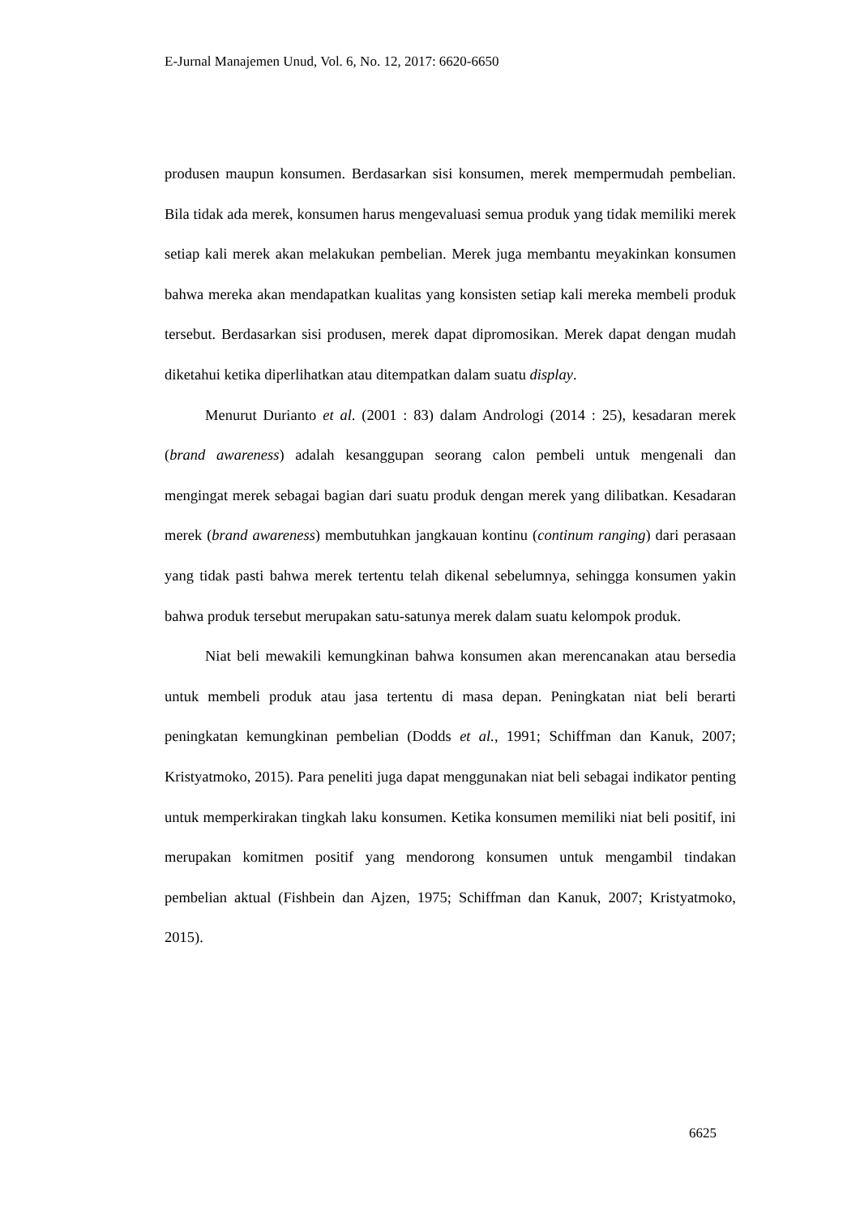E-Jurnal Manajemen Unud, Vol. 6, No. 12, 2017: 6620-6650
produsen maupun konsumen. Berdasarkan sisi konsumen, merek mempermudah pembelian. Bila tidak ada merek, konsumen harus mengevaluasi semua produk yang tidak memiliki merek setiap kali merek akan melakukan pembelian. Merek juga membantu meyakinkan konsumen bahwa mereka akan mendapatkan kualitas yang konsisten setiap kali mereka membeli produk tersebut. Berdasarkan sisi produsen, merek dapat dipromosikan. Merek dapat dengan mudah diketahui ketika diperlihatkan atau ditempatkan dalam suatu display.
Menurut Durianto et al. (2001 : 83) dalam Andrologi (2014 : 25), kesadaran merek (brand awareness) adalah kesanggupan seorang calon pembeli untuk mengenali dan mengingat merek sebagai bagian dari suatu produk dengan merek yang dilibatkan. Kesadaran merek (brand awareness) membutuhkan jangkauan kontinu (continum ranging) dari perasaan yang tidak pasti bahwa merek tertentu telah dikenal sebelumnya, sehingga konsumen yakin bahwa produk tersebut merupakan satu-satunya merek dalam suatu kelompok produk.
Niat beli mewakili kemungkinan bahwa konsumen akan merencanakan atau bersedia untuk membeli produk atau jasa tertentu di masa depan. Peningkatan niat beli berarti peningkatan kemungkinan pembelian (Dodds et al., 1991; Schiffman dan Kanuk, 2007; Kristyatmoko, 2015). Para peneliti juga dapat menggunakan niat beli sebagai indikator penting untuk memperkirakan tingkah laku konsumen. Ketika konsumen memiliki niat beli positif, ini merupakan komitmen positif yang mendorong konsumen untuk mengambil tindakan pembelian aktual (Fishbein dan Ajzen, 1975; Schiffman dan Kanuk, 2007; Kristyatmoko, 2015).
6625